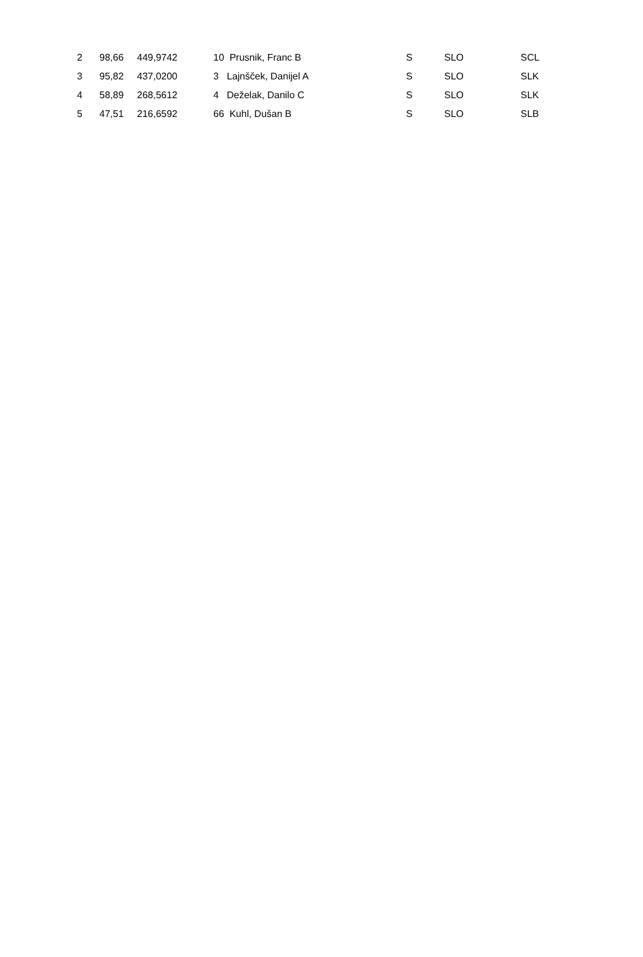| 2 | 98,66 | 449,9742 | 10 Prusnik, Franc B | S | SLO | SCL |
| 3 | 95,82 | 437,0200 | 3 Lajnšček, Danijel A | S | SLO | SLK |
| 4 | 58,89 | 268,5612 | 4 Deželak, Danilo C | S | SLO | SLK |
| 5 | 47,51 | 216,6592 | 66 Kuhl, Dušan B | S | SLO | SLB |